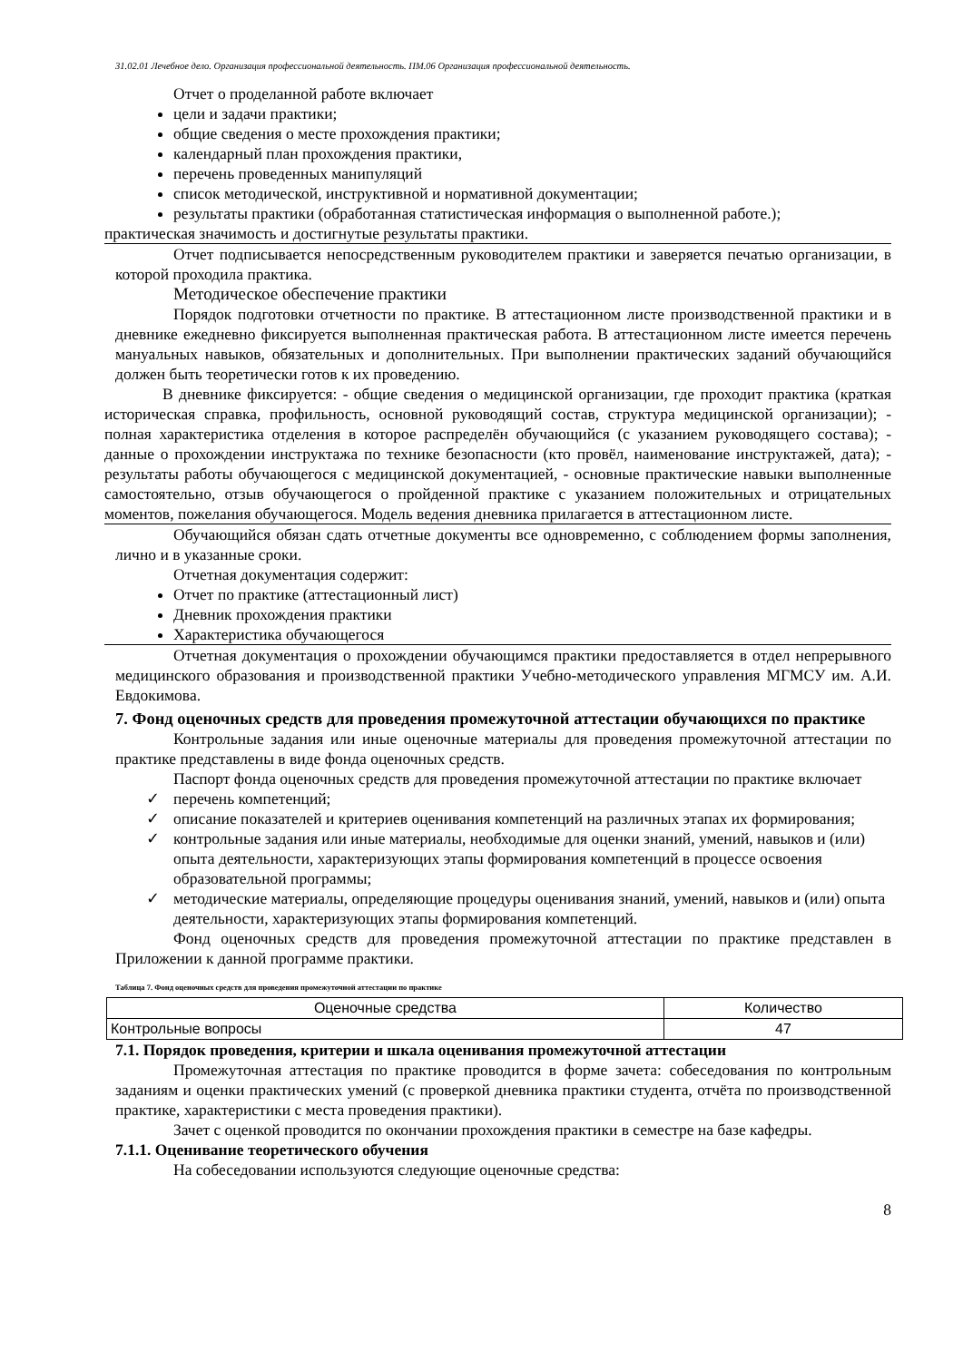31.02.01 Лечебное дело. Организация профессиональной деятельность. ПМ.06 Организация профессиональной деятельность.
Отчет о проделанной работе включает
цели и задачи практики;
общие сведения о месте прохождения практики;
календарный план прохождения практики,
перечень проведенных манипуляций
список методической, инструктивной и нормативной документации;
результаты практики (обработанная статистическая информация о выполненной работе.);
практическая значимость и достигнутые результаты практики.
Отчет подписывается непосредственным руководителем практики и заверяется печатью организации, в которой проходила практика.
Методическое обеспечение практики
Порядок подготовки отчетности по практике. В аттестационном листе производственной практики и в дневнике ежедневно фиксируется выполненная практическая работа. В аттестационном листе имеется перечень мануальных навыков, обязательных и дополнительных. При выполнении практических заданий обучающийся должен быть теоретически готов к их проведению.
В дневнике фиксируется: - общие сведения о медицинской организации, где проходит практика (краткая историческая справка, профильность, основной руководящий состав, структура медицинской организации); - полная характеристика отделения в которое распределён обучающийся (с указанием руководящего состава); - данные о прохождении инструктажа по технике безопасности (кто провёл, наименование инструктажей, дата); - результаты работы обучающегося с медицинской документацией, - основные практические навыки выполненные самостоятельно, отзыв обучающегося о пройденной практике с указанием положительных и отрицательных моментов, пожелания обучающегося. Модель ведения дневника прилагается в аттестационном листе.
Обучающийся обязан сдать отчетные документы все одновременно, с соблюдением формы заполнения, лично и в указанные сроки.
Отчетная документация содержит:
Отчет по практике (аттестационный лист)
Дневник прохождения практики
Характеристика обучающегося
Отчетная документация о прохождении обучающимся практики предоставляется в отдел непрерывного медицинского образования и производственной практики Учебно-методического управления МГМСУ им. А.И. Евдокимова.
7. Фонд оценочных средств для проведения промежуточной аттестации обучающихся по практике
Контрольные задания или иные оценочные материалы для проведения промежуточной аттестации по практике представлены в виде фонда оценочных средств.
Паспорт фонда оценочных средств для проведения промежуточной аттестации по практике включает
✓ перечень компетенций;
✓ описание показателей и критериев оценивания компетенций на различных этапах их формирования;
✓ контрольные задания или иные материалы, необходимые для оценки знаний, умений, навыков и (или) опыта деятельности, характеризующих этапы формирования компетенций в процессе освоения образовательной программы;
✓ методические материалы, определяющие процедуры оценивания знаний, умений, навыков и (или) опыта деятельности, характеризующих этапы формирования компетенций.
Фонд оценочных средств для проведения промежуточной аттестации по практике представлен в Приложении к данной программе практики.
Таблица 7. Фонд оценочных средств для проведения промежуточной аттестации по практике
| Оценочные средства | Количество |
| --- | --- |
| Контрольные вопросы | 47 |
7.1. Порядок проведения, критерии и шкала оценивания промежуточной аттестации
Промежуточная аттестация по практике проводится в форме зачета: собеседования по контрольным заданиям и оценки практических умений (с проверкой дневника практики студента, отчёта по производственной практике, характеристики с места проведения практики).
Зачет с оценкой проводится по окончании прохождения практики в семестре на базе кафедры.
7.1.1. Оценивание теоретического обучения
На собеседовании используются следующие оценочные средства:
8